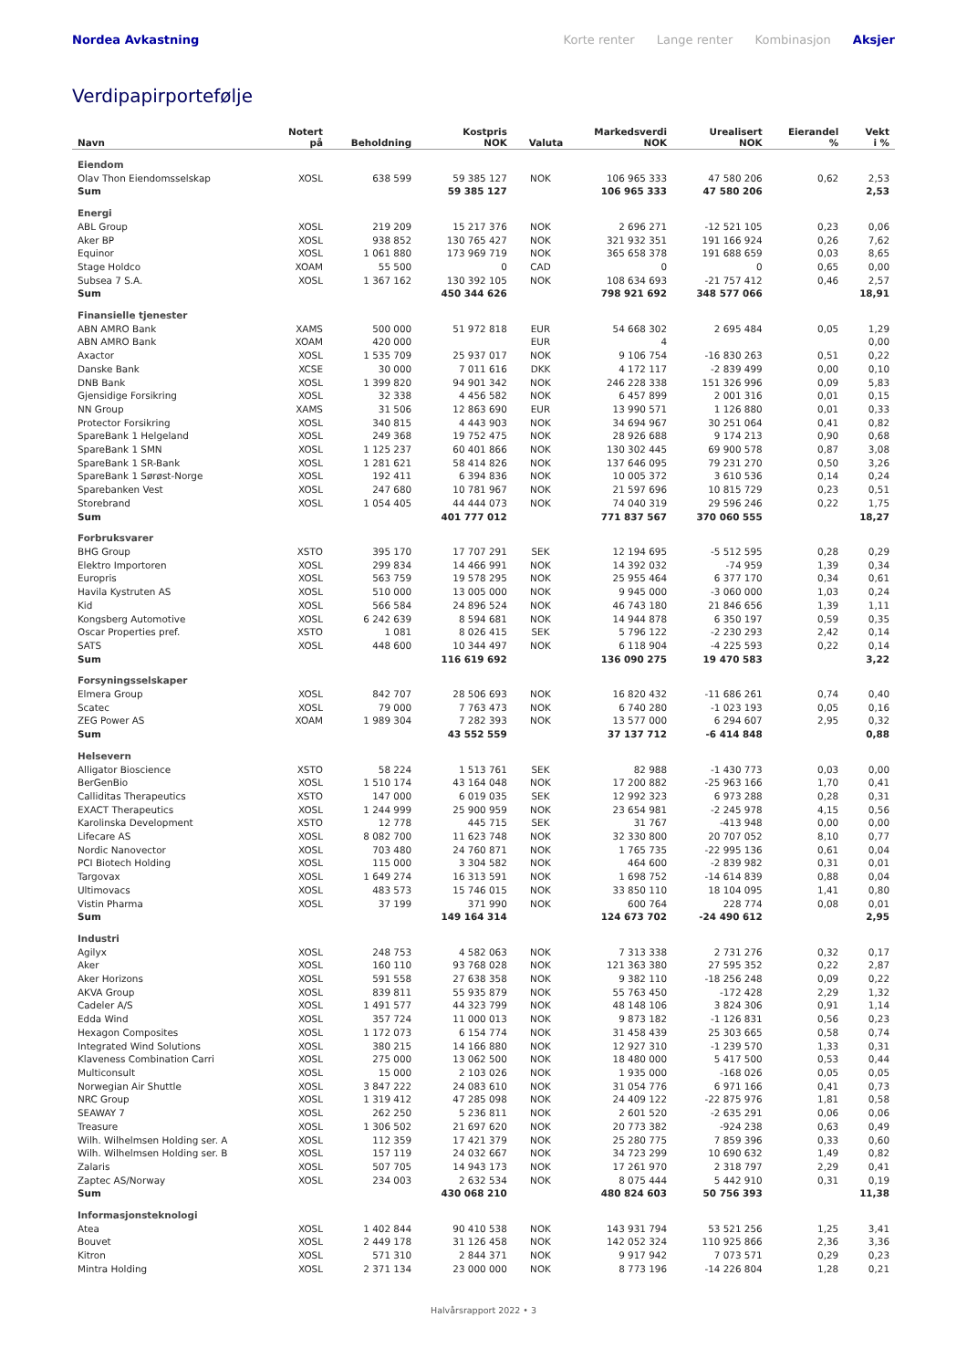Nordea Avkastning
Korte renter Lange renter Kombinasjon Aksjer
Verdipapirportefølje
| Navn | Notert på | Beholdning | Kostpris NOK | Valuta | Markedsverdi NOK | Urealisert NOK | Eierandel % | Vekt i % |
| --- | --- | --- | --- | --- | --- | --- | --- | --- |
| Eiendom | | | | | | | | |
| Olav Thon Eiendomsselskap | XOSL | 638 599 | 59 385 127 | NOK | 106 965 333 | 47 580 206 | 0,62 | 2,53 |
| Sum | | | 59 385 127 | | 106 965 333 | 47 580 206 | | 2,53 |
| Energi | | | | | | | | |
| ABL Group | XOSL | 219 209 | 15 217 376 | NOK | 2 696 271 | -12 521 105 | 0,23 | 0,06 |
| Aker BP | XOSL | 938 852 | 130 765 427 | NOK | 321 932 351 | 191 166 924 | 0,26 | 7,62 |
| Equinor | XOSL | 1 061 880 | 173 969 719 | NOK | 365 658 378 | 191 688 659 | 0,03 | 8,65 |
| Stage Holdco | XOAM | 55 500 | 0 | CAD | 0 | 0 | 0,65 | 0,00 |
| Subsea 7 S.A. | XOSL | 1 367 162 | 130 392 105 | NOK | 108 634 693 | -21 757 412 | 0,46 | 2,57 |
| Sum | | | 450 344 626 | | 798 921 692 | 348 577 066 | | 18,91 |
| Finansielle tjenester | | | | | | | | |
| ABN AMRO Bank | XAMS | 500 000 | 51 972 818 | EUR | 54 668 302 | 2 695 484 | 0,05 | 1,29 |
| ABN AMRO Bank | XOAM | 420 000 | | EUR | 4 | | | 0,00 |
| Axactor | XOSL | 1 535 709 | 25 937 017 | NOK | 9 106 754 | -16 830 263 | 0,51 | 0,22 |
| Danske Bank | XCSE | 30 000 | 7 011 616 | DKK | 4 172 117 | -2 839 499 | 0,00 | 0,10 |
| DNB Bank | XOSL | 1 399 820 | 94 901 342 | NOK | 246 228 338 | 151 326 996 | 0,09 | 5,83 |
| Gjensidige Forsikring | XOSL | 32 338 | 4 456 582 | NOK | 6 457 899 | 2 001 316 | 0,01 | 0,15 |
| NN Group | XAMS | 31 506 | 12 863 690 | EUR | 13 990 571 | 1 126 880 | 0,01 | 0,33 |
| Protector Forsikring | XOSL | 340 815 | 4 443 903 | NOK | 34 694 967 | 30 251 064 | 0,41 | 0,82 |
| SpareBank 1 Helgeland | XOSL | 249 368 | 19 752 475 | NOK | 28 926 688 | 9 174 213 | 0,90 | 0,68 |
| SpareBank 1 SMN | XOSL | 1 125 237 | 60 401 866 | NOK | 130 302 445 | 69 900 578 | 0,87 | 3,08 |
| SpareBank 1 SR-Bank | XOSL | 1 281 621 | 58 414 826 | NOK | 137 646 095 | 79 231 270 | 0,50 | 3,26 |
| SpareBank 1 Sørøst-Norge | XOSL | 192 411 | 6 394 836 | NOK | 10 005 372 | 3 610 536 | 0,14 | 0,24 |
| Sparebanken Vest | XOSL | 247 680 | 10 781 967 | NOK | 21 597 696 | 10 815 729 | 0,23 | 0,51 |
| Storebrand | XOSL | 1 054 405 | 44 444 073 | NOK | 74 040 319 | 29 596 246 | 0,22 | 1,75 |
| Sum | | | 401 777 012 | | 771 837 567 | 370 060 555 | | 18,27 |
| Forbruksvarer | | | | | | | | |
| BHG Group | XSTO | 395 170 | 17 707 291 | SEK | 12 194 695 | -5 512 595 | 0,28 | 0,29 |
| Elektro Importoren | XOSL | 299 834 | 14 466 991 | NOK | 14 392 032 | -74 959 | 1,39 | 0,34 |
| Europris | XOSL | 563 759 | 19 578 295 | NOK | 25 955 464 | 6 377 170 | 0,34 | 0,61 |
| Havila Kystruten AS | XOSL | 510 000 | 13 005 000 | NOK | 9 945 000 | -3 060 000 | 1,03 | 0,24 |
| Kid | XOSL | 566 584 | 24 896 524 | NOK | 46 743 180 | 21 846 656 | 1,39 | 1,11 |
| Kongsberg Automotive | XOSL | 6 242 639 | 8 594 681 | NOK | 14 944 878 | 6 350 197 | 0,59 | 0,35 |
| Oscar Properties pref. | XSTO | 1 081 | 8 026 415 | SEK | 5 796 122 | -2 230 293 | 2,42 | 0,14 |
| SATS | XOSL | 448 600 | 10 344 497 | NOK | 6 118 904 | -4 225 593 | 0,22 | 0,14 |
| Sum | | | 116 619 692 | | 136 090 275 | 19 470 583 | | 3,22 |
| Forsyningsselskaper | | | | | | | | |
| Elmera Group | XOSL | 842 707 | 28 506 693 | NOK | 16 820 432 | -11 686 261 | 0,74 | 0,40 |
| Scatec | XOSL | 79 000 | 7 763 473 | NOK | 6 740 280 | -1 023 193 | 0,05 | 0,16 |
| ZEG Power AS | XOAM | 1 989 304 | 7 282 393 | NOK | 13 577 000 | 6 294 607 | 2,95 | 0,32 |
| Sum | | | 43 552 559 | | 37 137 712 | -6 414 848 | | 0,88 |
| Helsevern | | | | | | | | |
| Alligator Bioscience | XSTO | 58 224 | 1 513 761 | SEK | 82 988 | -1 430 773 | 0,03 | 0,00 |
| BerGenBio | XOSL | 1 510 174 | 43 164 048 | NOK | 17 200 882 | -25 963 166 | 1,70 | 0,41 |
| Calliditas Therapeutics | XSTO | 147 000 | 6 019 035 | SEK | 12 992 323 | 6 973 288 | 0,28 | 0,31 |
| EXACT Therapeutics | XOSL | 1 244 999 | 25 900 959 | NOK | 23 654 981 | -2 245 978 | 4,15 | 0,56 |
| Karolinska Development | XSTO | 12 778 | 445 715 | SEK | 31 767 | -413 948 | 0,00 | 0,00 |
| Lifecare AS | XOSL | 8 082 700 | 11 623 748 | NOK | 32 330 800 | 20 707 052 | 8,10 | 0,77 |
| Nordic Nanovector | XOSL | 703 480 | 24 760 871 | NOK | 1 765 735 | -22 995 136 | 0,61 | 0,04 |
| PCI Biotech Holding | XOSL | 115 000 | 3 304 582 | NOK | 464 600 | -2 839 982 | 0,31 | 0,01 |
| Targovax | XOSL | 1 649 274 | 16 313 591 | NOK | 1 698 752 | -14 614 839 | 0,88 | 0,04 |
| Ultimovacs | XOSL | 483 573 | 15 746 015 | NOK | 33 850 110 | 18 104 095 | 1,41 | 0,80 |
| Vistin Pharma | XOSL | 37 199 | 371 990 | NOK | 600 764 | 228 774 | 0,08 | 0,01 |
| Sum | | | 149 164 314 | | 124 673 702 | -24 490 612 | | 2,95 |
| Industri | | | | | | | | |
| Agilyx | XOSL | 248 753 | 4 582 063 | NOK | 7 313 338 | 2 731 276 | 0,32 | 0,17 |
| Aker | XOSL | 160 110 | 93 768 028 | NOK | 121 363 380 | 27 595 352 | 0,22 | 2,87 |
| Aker Horizons | XOSL | 591 558 | 27 638 358 | NOK | 9 382 110 | -18 256 248 | 0,09 | 0,22 |
| AKVA Group | XOSL | 839 811 | 55 935 879 | NOK | 55 763 450 | -172 428 | 2,29 | 1,32 |
| Cadeler A/S | XOSL | 1 491 577 | 44 323 799 | NOK | 48 148 106 | 3 824 306 | 0,91 | 1,14 |
| Edda Wind | XOSL | 357 724 | 11 000 013 | NOK | 9 873 182 | -1 126 831 | 0,56 | 0,23 |
| Hexagon Composites | XOSL | 1 172 073 | 6 154 774 | NOK | 31 458 439 | 25 303 665 | 0,58 | 0,74 |
| Integrated Wind Solutions | XOSL | 380 215 | 14 166 880 | NOK | 12 927 310 | -1 239 570 | 1,33 | 0,31 |
| Klaveness Combination Carri | XOSL | 275 000 | 13 062 500 | NOK | 18 480 000 | 5 417 500 | 0,53 | 0,44 |
| Multiconsult | XOSL | 15 000 | 2 103 026 | NOK | 1 935 000 | -168 026 | 0,05 | 0,05 |
| Norwegian Air Shuttle | XOSL | 3 847 222 | 24 083 610 | NOK | 31 054 776 | 6 971 166 | 0,41 | 0,73 |
| NRC Group | XOSL | 1 319 412 | 47 285 098 | NOK | 24 409 122 | -22 875 976 | 1,81 | 0,58 |
| SEAWAY 7 | XOSL | 262 250 | 5 236 811 | NOK | 2 601 520 | -2 635 291 | 0,06 | 0,06 |
| Treasure | XOSL | 1 306 502 | 21 697 620 | NOK | 20 773 382 | -924 238 | 0,63 | 0,49 |
| Wilh. Wilhelmsen Holding ser. A | XOSL | 112 359 | 17 421 379 | NOK | 25 280 775 | 7 859 396 | 0,33 | 0,60 |
| Wilh. Wilhelmsen Holding ser. B | XOSL | 157 119 | 24 032 667 | NOK | 34 723 299 | 10 690 632 | 1,49 | 0,82 |
| Zalaris | XOSL | 507 705 | 14 943 173 | NOK | 17 261 970 | 2 318 797 | 2,29 | 0,41 |
| Zaptec AS/Norway | XOSL | 234 003 | 2 632 534 | NOK | 8 075 444 | 5 442 910 | 0,31 | 0,19 |
| Sum | | | 430 068 210 | | 480 824 603 | 50 756 393 | | 11,38 |
| Informasjonsteknologi | | | | | | | | |
| Atea | XOSL | 1 402 844 | 90 410 538 | NOK | 143 931 794 | 53 521 256 | 1,25 | 3,41 |
| Bouvet | XOSL | 2 449 178 | 31 126 458 | NOK | 142 052 324 | 110 925 866 | 2,36 | 3,36 |
| Kitron | XOSL | 571 310 | 2 844 371 | NOK | 9 917 942 | 7 073 571 | 0,29 | 0,23 |
| Mintra Holding | XOSL | 2 371 134 | 23 000 000 | NOK | 8 773 196 | -14 226 804 | 1,28 | 0,21 |
Halvårsrapport 2022 • 3